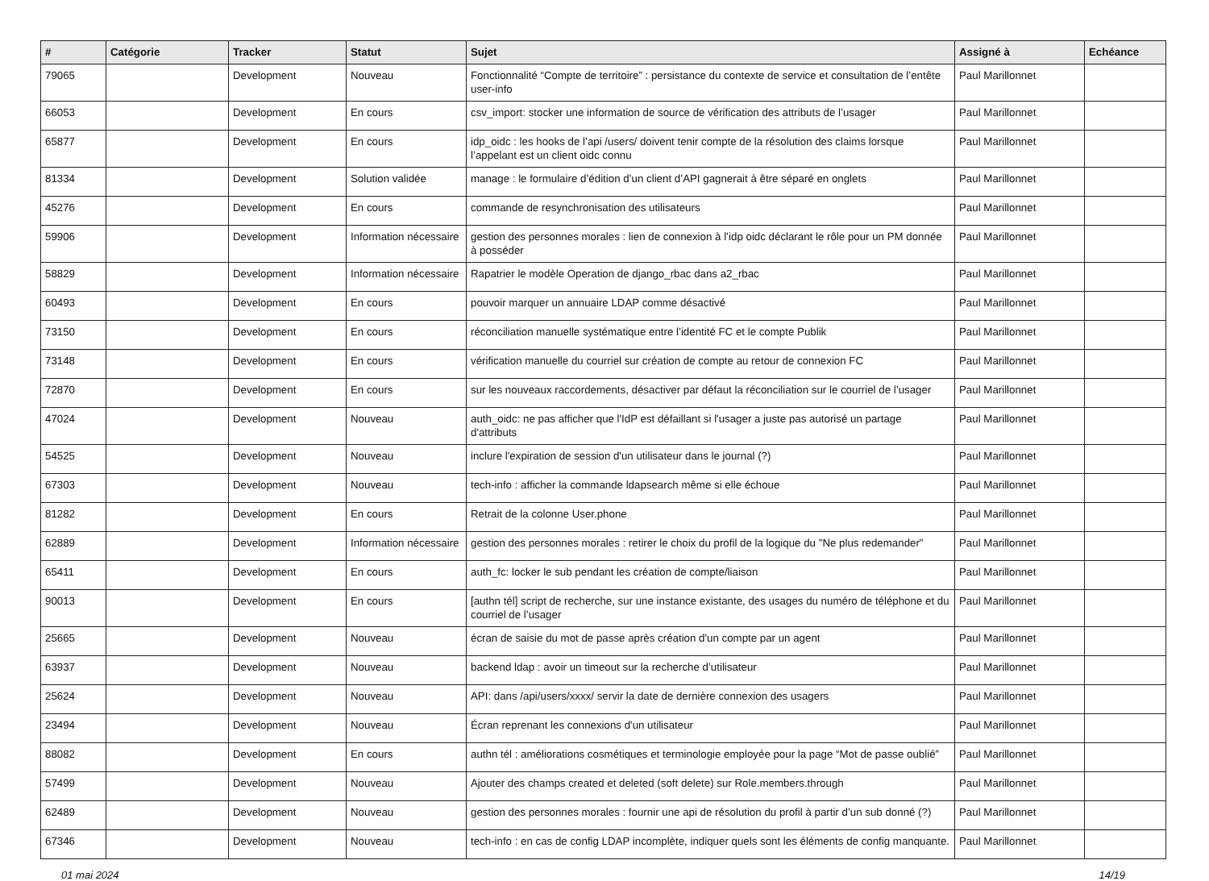| # | Catégorie | Tracker | Statut | Sujet | Assigné à | Echéance |
| --- | --- | --- | --- | --- | --- | --- |
| 79065 | | Development | Nouveau | Fonctionnalité “Compte de territoire” : persistance du contexte de service et consultation de l’entête user-info | Paul Marillonnet | |
| 66053 | | Development | En cours | csv_import: stocker une information de source de vérification des attributs de l’usager | Paul Marillonnet | |
| 65877 | | Development | En cours | idp_oidc : les hooks de l’api /users/ doivent tenir compte de la résolution des claims lorsque l’appelant est un client oidc connu | Paul Marillonnet | |
| 81334 | | Development | Solution validée | manage : le formulaire d’édition d’un client d’API gagnerait à être séparé en onglets | Paul Marillonnet | |
| 45276 | | Development | En cours | commande de resynchronisation des utilisateurs | Paul Marillonnet | |
| 59906 | | Development | Information nécessaire | gestion des personnes morales : lien de connexion à l’idp oidc déclarant le rôle pour un PM donnée à posséder | Paul Marillonnet | |
| 58829 | | Development | Information nécessaire | Rapatrier le modèle Operation de django_rbac dans a2_rbac | Paul Marillonnet | |
| 60493 | | Development | En cours | pouvoir marquer un annuaire LDAP comme désactivé | Paul Marillonnet | |
| 73150 | | Development | En cours | réconciliation manuelle systématique entre l’identité FC et le compte Publik | Paul Marillonnet | |
| 73148 | | Development | En cours | vérification manuelle du courriel sur création de compte au retour de connexion FC | Paul Marillonnet | |
| 72870 | | Development | En cours | sur les nouveaux raccordements, désactiver par défaut la réconciliation sur le courriel de l’usager | Paul Marillonnet | |
| 47024 | | Development | Nouveau | auth_oidc: ne pas afficher que l'IdP est défaillant si l'usager a juste pas autorisé un partage d'attributs | Paul Marillonnet | |
| 54525 | | Development | Nouveau | inclure l'expiration de session d'un utilisateur dans le journal (?) | Paul Marillonnet | |
| 67303 | | Development | Nouveau | tech-info : afficher la commande ldapsearch même si elle échoue | Paul Marillonnet | |
| 81282 | | Development | En cours | Retrait de la colonne User.phone | Paul Marillonnet | |
| 62889 | | Development | Information nécessaire | gestion des personnes morales : retirer le choix du profil de la logique du "Ne plus redemander" | Paul Marillonnet | |
| 65411 | | Development | En cours | auth_fc: locker le sub pendant les création de compte/liaison | Paul Marillonnet | |
| 90013 | | Development | En cours | [authn tél] script de recherche, sur une instance existante, des usages du numéro de téléphone et du courriel de l’usager | Paul Marillonnet | |
| 25665 | | Development | Nouveau | écran de saisie du mot de passe après création d'un compte par un agent | Paul Marillonnet | |
| 63937 | | Development | Nouveau | backend ldap : avoir un timeout sur la recherche d’utilisateur | Paul Marillonnet | |
| 25624 | | Development | Nouveau | API: dans /api/users/xxxx/ servir la date de dernière connexion des usagers | Paul Marillonnet | |
| 23494 | | Development | Nouveau | Écran reprenant les connexions d'un utilisateur | Paul Marillonnet | |
| 88082 | | Development | En cours | authn tél : améliorations cosmétiques et terminologie employée pour la page “Mot de passe oublié” | Paul Marillonnet | |
| 57499 | | Development | Nouveau | Ajouter des champs created et deleted (soft delete) sur Role.members.through | Paul Marillonnet | |
| 62489 | | Development | Nouveau | gestion des personnes morales : fournir une api de résolution du profil à partir d’un sub donné (?) | Paul Marillonnet | |
| 67346 | | Development | Nouveau | tech-info : en cas de config LDAP incomplète, indiquer quels sont les éléments de config manquante. | Paul Marillonnet | |
01 mai 2024 14/19